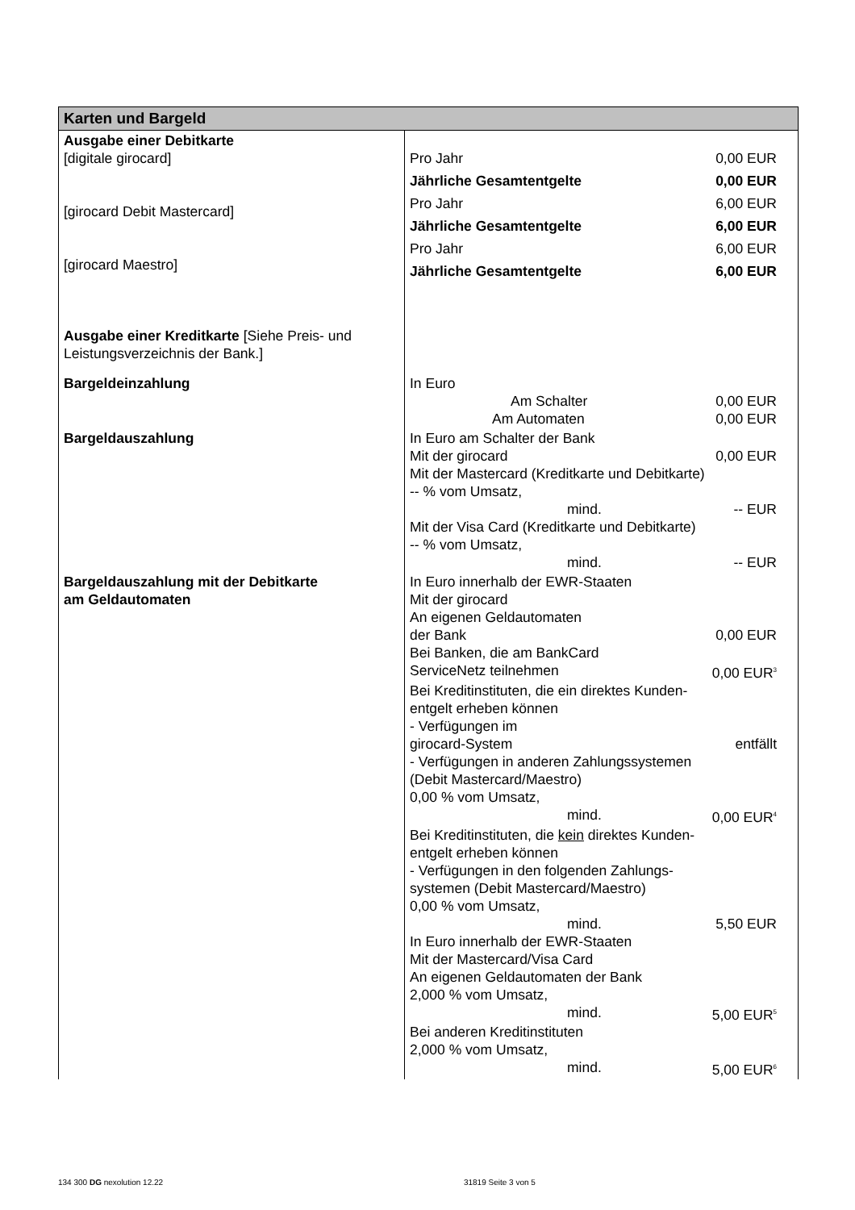| Karten und Bargeld | |
| Ausgabe einer Debitkarte [digitale girocard] [girocard Debit Mastercard] [girocard Maestro] Ausgabe einer Kreditkarte [Siehe Preis- und Leistungsverzeichnis der Bank.] | Pro Jahr 0,00 EUR Jährliche Gesamtentgelte 0,00 EUR Pro Jahr 6,00 EUR Jährliche Gesamtentgelte 6,00 EUR Pro Jahr 6,00 EUR Jährliche Gesamtentgelte 6,00 EUR |
| Bargeldeinzahlung | In Euro Am Schalter 0,00 EUR Am Automaten 0,00 EUR |
| Bargeldauszahlung | In Euro am Schalter der Bank Mit der girocard 0,00 EUR Mit der Mastercard (Kreditkarte und Debitkarte) -- % vom Umsatz, mind. -- EUR Mit der Visa Card (Kreditkarte und Debitkarte) -- % vom Umsatz, mind. -- EUR |
| Bargeldauszahlung mit der Debitkarte am Geldautomaten | In Euro innerhalb der EWR-Staaten Mit der girocard An eigenen Geldautomaten der Bank 0,00 EUR Bei Banken, die am BankCard ServiceNetz teilnehmen 0,00 EUR<sup>3</sup> Bei Kreditinstituten, die ein direktes Kunden- entgelt erheben können - Verfügungen im girocard-System entfällt - Verfügungen in anderen Zahlungssystemen (Debit Mastercard/Maestro) 0,00 % vom Umsatz, mind. 0,00 EUR<sup>4</sup> Bei Kreditinstituten, die kein direktes Kunden- entgelt erheben können - Verfügungen in den folgenden Zahlungs- systemen (Debit Mastercard/Maestro) 0,00 % vom Umsatz, mind. 5,50 EUR In Euro innerhalb der EWR-Staaten Mit der Mastercard/Visa Card An eigenen Geldautomaten der Bank 2,000 % vom Umsatz, mind. 5,00 EUR<sup>5</sup> Bei anderen Kreditinstituten 2,000 % vom Umsatz, mind. 5,00 EUR<sup>6</sup> |
134 300 DG nexolution 12.22 31819 Seite 3 von 5